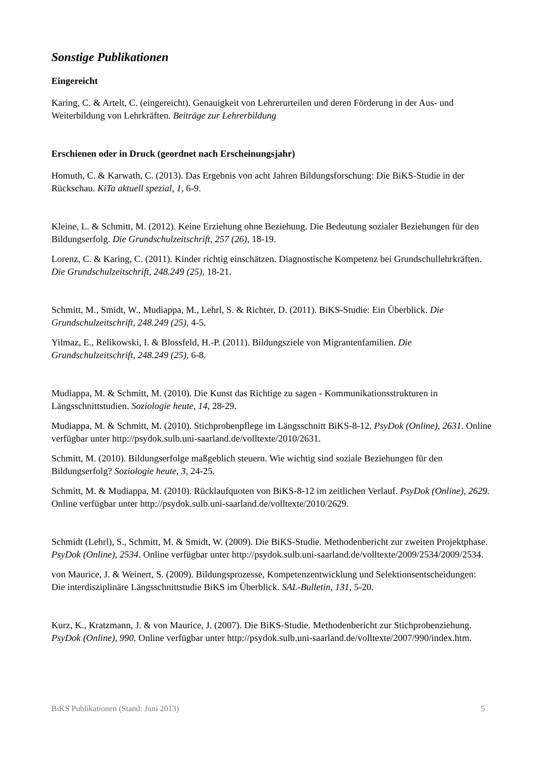Sonstige Publikationen
Eingereicht
Karing, C. & Artelt, C. (eingereicht). Genauigkeit von Lehrerurteilen und deren Förderung in der Aus- und Weiterbildung von Lehrkräften. Beiträge zur Lehrerbildung
Erschienen oder in Druck (geordnet nach Erscheinungsjahr)
Homuth, C. & Karwath, C. (2013). Das Ergebnis von acht Jahren Bildungsforschung: Die BiKS-Studie in der Rückschau. KiTa aktuell spezial, 1, 6-9.
Kleine, L. & Schmitt, M. (2012). Keine Erziehung ohne Beziehung. Die Bedeutung sozialer Beziehungen für den Bildungserfolg. Die Grundschulzeitschrift, 257 (26), 18-19.
Lorenz, C. & Karing, C. (2011). Kinder richtig einschätzen. Diagnostische Kompetenz bei Grundschullehrkräften. Die Grundschulzeitschrift, 248.249 (25), 18-21.
Schmitt, M., Smidt, W., Mudiappa, M., Lehrl, S. & Richter, D. (2011). BiKS-Studie: Ein Überblick. Die Grundschulzeitschrift, 248.249 (25), 4-5.
Yilmaz, E., Relikowski, I. & Blossfeld, H.-P. (2011). Bildungsziele von Migrantenfamilien. Die Grundschulzeitschrift, 248.249 (25), 6-8.
Mudiappa, M. & Schmitt, M. (2010). Die Kunst das Richtige zu sagen - Kommunikationsstrukturen in Längsschnittstudien. Soziologie heute, 14, 28-29.
Mudiappa, M. & Schmitt, M. (2010). Stichprobenpflege im Längsschnitt BiKS-8-12. PsyDok (Online), 2631. Online verfügbar unter http://psydok.sulb.uni-saarland.de/volltexte/2010/2631.
Schmitt, M. (2010). Bildungserfolge maßgeblich steuern. Wie wichtig sind soziale Beziehungen für den Bildungserfolg? Soziologie heute, 3, 24-25.
Schmitt, M. & Mudiappa, M. (2010). Rücklaufquoten von BiKS-8-12 im zeitlichen Verlauf. PsyDok (Online), 2629. Online verfügbar unter http://psydok.sulb.uni-saarland.de/volltexte/2010/2629.
Schmidt (Lehrl), S., Schmitt, M. & Smidt, W. (2009). Die BiKS-Studie. Methodenbericht zur zweiten Projektphase. PsyDok (Online), 2534. Online verfügbar unter http://psydok.sulb.uni-saarland.de/volltexte/2009/2534/2009/2534.
von Maurice, J. & Weinert, S. (2009). Bildungsprozesse, Kompetenzentwicklung und Selektionsentscheidungen: Die interdisziplinäre Längsschnittstudie BiKS im Überblick. SAL-Bulletin, 131, 5-20.
Kurz, K., Kratzmann, J. & von Maurice, J. (2007). Die BiKS-Studie. Methodenbericht zur Stichprobenziehung. PsyDok (Online), 990. Online verfügbar unter http://psydok.sulb.uni-saarland.de/volltexte/2007/990/index.htm.
BiKS Publikationen (Stand: Juni 2013) 5